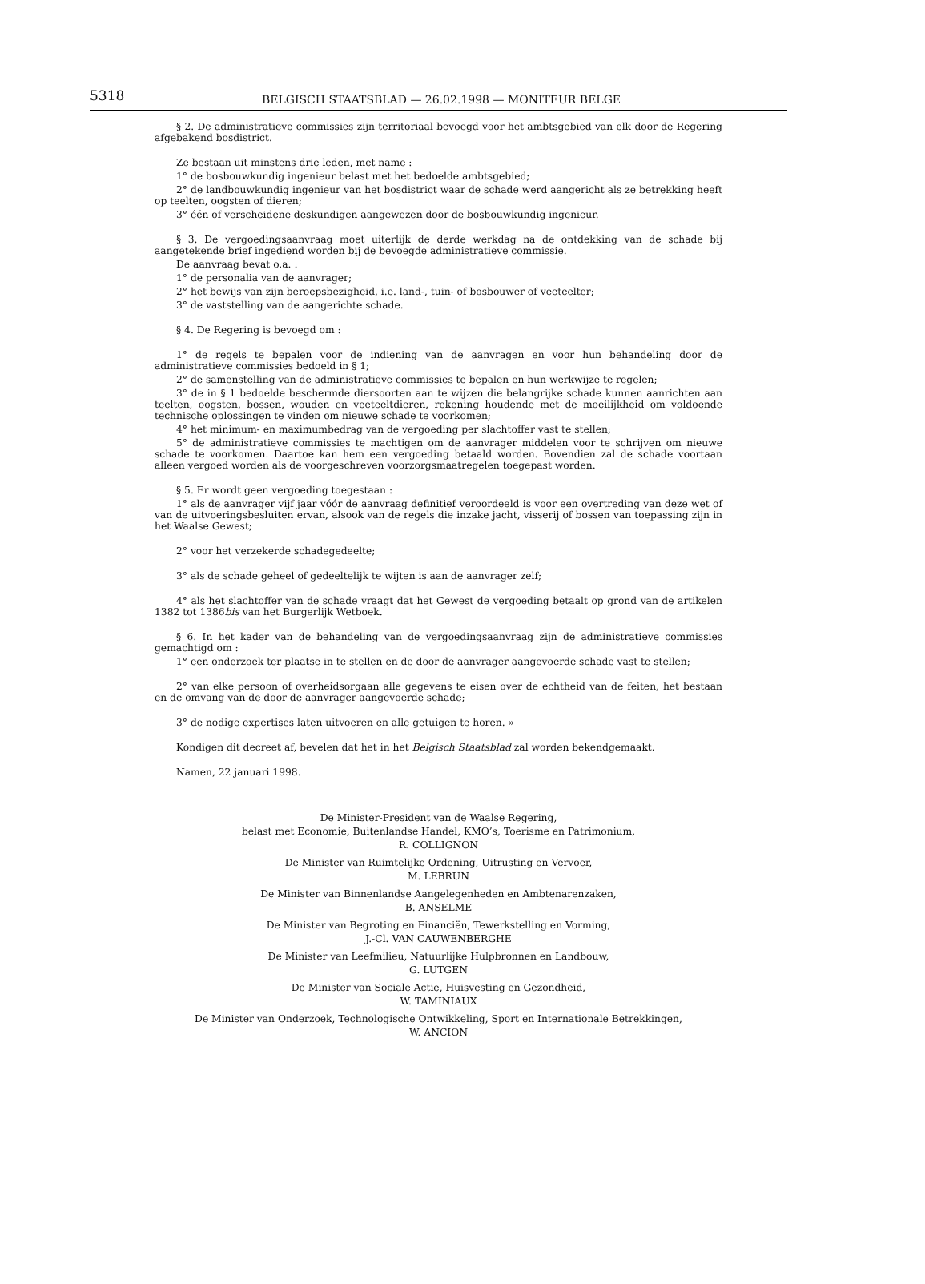5318
BELGISCH STAATSBLAD — 26.02.1998 — MONITEUR BELGE
§ 2. De administratieve commissies zijn territoriaal bevoegd voor het ambtsgebied van elk door de Regering afgebakend bosdistrict.
Ze bestaan uit minstens drie leden, met name :
1° de bosbouwkundig ingenieur belast met het bedoelde ambtsgebied;
2° de landbouwkundig ingenieur van het bosdistrict waar de schade werd aangericht als ze betrekking heeft op teelten, oogsten of dieren;
3° één of verscheidene deskundigen aangewezen door de bosbouwkundig ingenieur.
§ 3. De vergoedingsaanvraag moet uiterlijk de derde werkdag na de ontdekking van de schade bij aangetekende brief ingediend worden bij de bevoegde administratieve commissie.
De aanvraag bevat o.a. :
1° de personalia van de aanvrager;
2° het bewijs van zijn beroepsbezigheid, i.e. land-, tuin- of bosbouwer of veeteelter;
3° de vaststelling van de aangerichte schade.
§ 4. De Regering is bevoegd om :
1° de regels te bepalen voor de indiening van de aanvragen en voor hun behandeling door de administratieve commissies bedoeld in § 1;
2° de samenstelling van de administratieve commissies te bepalen en hun werkwijze te regelen;
3° de in § 1 bedoelde beschermde diersoorten aan te wijzen die belangrijke schade kunnen aanrichten aan teelten, oogsten, bossen, wouden en veeteeltdieren, rekening houdende met de moeilijkheid om voldoende technische oplossingen te vinden om nieuwe schade te voorkomen;
4° het minimum- en maximumbedrag van de vergoeding per slachtoffer vast te stellen;
5° de administratieve commissies te machtigen om de aanvrager middelen voor te schrijven om nieuwe schade te voorkomen. Daartoe kan hem een vergoeding betaald worden. Bovendien zal de schade voortaan alleen vergoed worden als de voorgeschreven voorzorgsmaatregelen toegepast worden.
§ 5. Er wordt geen vergoeding toegestaan :
1° als de aanvrager vijf jaar vóór de aanvraag definitief veroordeeld is voor een overtreding van deze wet of van de uitvoeringsbesluiten ervan, alsook van de regels die inzake jacht, visserij of bossen van toepassing zijn in het Waalse Gewest;
2° voor het verzekerde schadegedeelte;
3° als de schade geheel of gedeeltelijk te wijten is aan de aanvrager zelf;
4° als het slachtoffer van de schade vraagt dat het Gewest de vergoeding betaalt op grond van de artikelen 1382 tot 1386bis van het Burgerlijk Wetboek.
§ 6. In het kader van de behandeling van de vergoedingsaanvraag zijn de administratieve commissies gemachtigd om :
1° een onderzoek ter plaatse in te stellen en de door de aanvrager aangevoerde schade vast te stellen;
2° van elke persoon of overheidsorgaan alle gegevens te eisen over de echtheid van de feiten, het bestaan en de omvang van de door de aanvrager aangevoerde schade;
3° de nodige expertises laten uitvoeren en alle getuigen te horen. »
Kondigen dit decreet af, bevelen dat het in het Belgisch Staatsblad zal worden bekendgemaakt.
Namen, 22 januari 1998.
De Minister-President van de Waalse Regering,
belast met Economie, Buitenlandse Handel, KMO’s, Toerisme en Patrimonium,
R. COLLIGNON
De Minister van Ruimtelijke Ordening, Uitrusting en Vervoer,
M. LEBRUN
De Minister van Binnenlandse Aangelegenheden en Ambtenarenzaken,
B. ANSELME
De Minister van Begroting en Financiën, Tewerkstelling en Vorming,
J.-Cl. VAN CAUWENBERGHE
De Minister van Leefmilieu, Natuurlijke Hulpbronnen en Landbouw,
G. LUTGEN
De Minister van Sociale Actie, Huisvesting en Gezondheid,
W. TAMINIAUX
De Minister van Onderzoek, Technologische Ontwikkeling, Sport en Internationale Betrekkingen,
W. ANCION